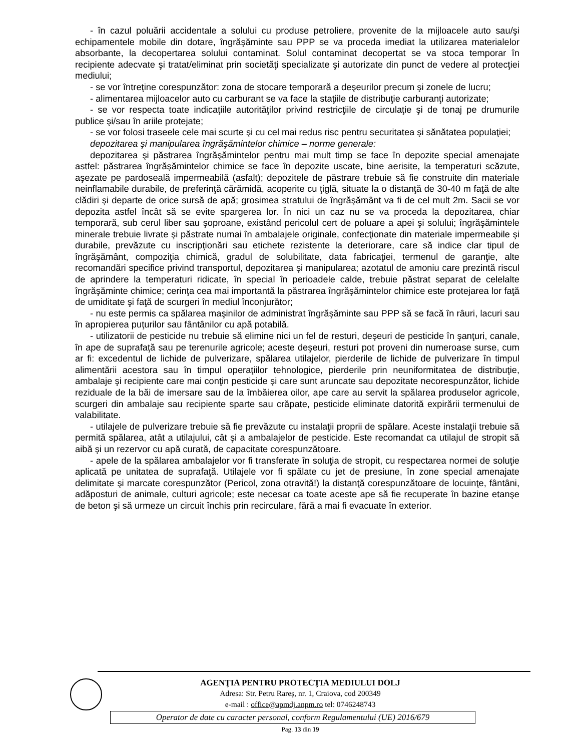- în cazul poluării accidentale a solului cu produse petroliere, provenite de la mijloacele auto sau/şi echipamentele mobile din dotare, îngrăşăminte sau PPP se va proceda imediat la utilizarea materialelor absorbante, la decopertarea solului contaminat. Solul contaminat decopertat se va stoca temporar în recipiente adecvate şi tratat/eliminat prin societăţi specializate şi autorizate din punct de vedere al protecţiei mediului;
- se vor întreţine corespunzător: zona de stocare temporară a deşeurilor precum şi zonele de lucru;
- alimentarea mijloacelor auto cu carburant se va face la staţiile de distribuţie carburanţi autorizate;
- se vor respecta toate indicaţiile autorităţilor privind restricţiile de circulaţie şi de tonaj pe drumurile publice şi/sau în ariile protejate;
- se vor folosi traseele cele mai scurte şi cu cel mai redus risc pentru securitatea şi sănătatea populaţiei;
depozitarea şi manipularea îngrăşămintelor chimice – norme generale:
depozitarea şi păstrarea îngrăşămintelor pentru mai mult timp se face în depozite special amenajate astfel: păstrarea îngrăşămintelor chimice se face în depozite uscate, bine aerisite, la temperaturi scăzute, aşezate pe pardoseală impermeabilă (asfalt); depozitele de păstrare trebuie să fie construite din materiale neinflamabile durabile, de preferinţă cărămidă, acoperite cu ţiglă, situate la o distanţă de 30-40 m faţă de alte clădiri şi departe de orice sursă de apă; grosimea stratului de îngrăşământ va fi de cel mult 2m. Sacii se vor depozita astfel încât să se evite spargerea lor. În nici un caz nu se va proceda la depozitarea, chiar temporară, sub cerul liber sau şoproane, existând pericolul cert de poluare a apei şi solului; îngrăşămintele minerale trebuie livrate şi păstrate numai în ambalajele originale, confecţionate din materiale impermeabile şi durabile, prevăzute cu inscripţionări sau etichete rezistente la deteriorare, care să indice clar tipul de îngrăşământ, compoziţia chimică, gradul de solubilitate, data fabricaţiei, termenul de garanţie, alte recomandări specifice privind transportul, depozitarea şi manipularea; azotatul de amoniu care prezintă riscul de aprindere la temperaturi ridicate, în special în perioadele calde, trebuie păstrat separat de celelalte îngrăşăminte chimice; cerinţa cea mai importantă la păstrarea îngrăşămintelor chimice este protejarea lor faţă de umiditate şi faţă de scurgeri în mediul înconjurător;
- nu este permis ca spălarea maşinilor de administrat îngrăşăminte sau PPP să se facă în râuri, lacuri sau în apropierea puţurilor sau fântânilor cu apă potabilă.
- utilizatorii de pesticide nu trebuie să elimine nici un fel de resturi, deşeuri de pesticide în şanţuri, canale, în ape de suprafaţă sau pe terenurile agricole; aceste deşeuri, resturi pot proveni din numeroase surse, cum ar fi: excedentul de lichide de pulverizare, spălarea utilajelor, pierderile de lichide de pulverizare în timpul alimentării acestora sau în timpul operaţiilor tehnologice, pierderile prin neuniformitatea de distribuţie, ambalaje şi recipiente care mai conţin pesticide şi care sunt aruncate sau depozitate necorespunzător, lichide reziduale de la băi de imersare sau de la îmbăierea oilor, ape care au servit la spălarea produselor agricole, scurgeri din ambalaje sau recipiente sparte sau crăpate, pesticide eliminate datorită expirării termenului de valabilitate.
- utilajele de pulverizare trebuie să fie prevăzute cu instalaţii proprii de spălare. Aceste instalaţii trebuie să permită spălarea, atât a utilajului, cât şi a ambalajelor de pesticide. Este recomandat ca utilajul de stropit să aibă şi un rezervor cu apă curată, de capacitate corespunzătoare.
- apele de la spălarea ambalajelor vor fi transferate în soluţia de stropit, cu respectarea normei de soluţie aplicată pe unitatea de suprafaţă. Utilajele vor fi spălate cu jet de presiune, în zone special amenajate delimitate şi marcate corespunzător (Pericol, zona otravită!) la distanţă corespunzătoare de locuinţe, fântâni, adăposturi de animale, culturi agricole; este necesar ca toate aceste ape să fie recuperate în bazine etanşe de beton şi să urmeze un circuit închis prin recirculare, fără a mai fi evacuate în exterior.
AGENŢIA PENTRU PROTECŢIA MEDIULUI DOLJ
Adresa: Str. Petru Rareş, nr. 1, Craiova, cod 200349
e-mail : office@apmdj.anpm.ro tel: 0746248743
Operator de date cu caracter personal, conform Regulamentului (UE) 2016/679
Pag. 13 din 19